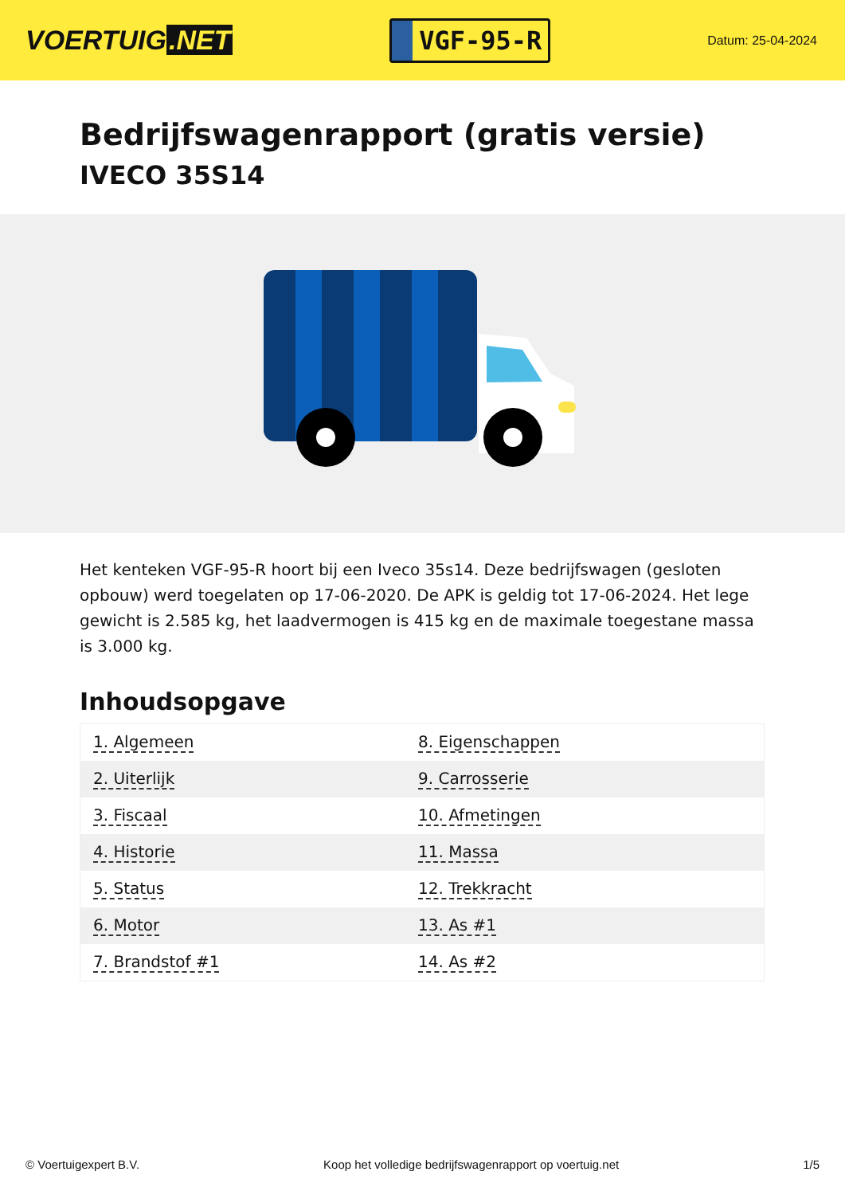VOERTUIG.NET
VGF-95-R
Datum: 25-04-2024
Bedrijfswagenrapport (gratis versie)
IVECO 35S14
Het kenteken VGF-95-R hoort bij een Iveco 35s14. Deze bedrijfswagen (gesloten opbouw) werd toegelaten op 17-06-2020. De APK is geldig tot 17-06-2024. Het lege gewicht is 2.585 kg, het laadvermogen is 415 kg en de maximale toegestane massa is 3.000 kg.
Inhoudsopgave
| 1. Algemeen | 8. Eigenschappen |
| 2. Uiterlijk | 9. Carrosserie |
| 3. Fiscaal | 10. Afmetingen |
| 4. Historie | 11. Massa |
| 5. Status | 12. Trekkracht |
| 6. Motor | 13. As #1 |
| 7. Brandstof #1 | 14. As #2 |
© Voertuigexpert B.V. Koop het volledige bedrijfswagenrapport op voertuig.net 1/5